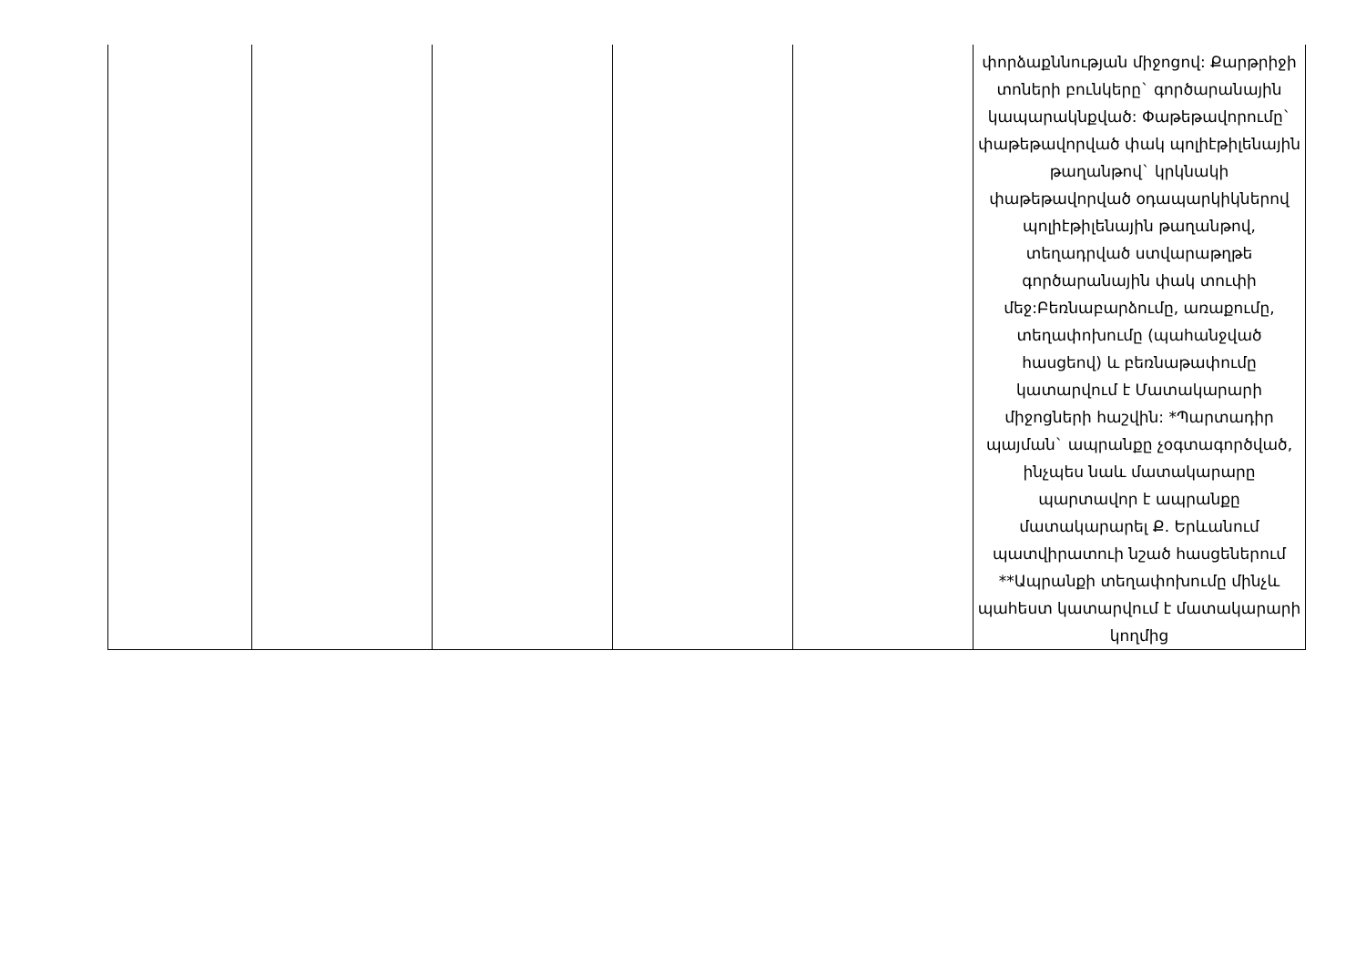| | | | | | փորձաքննության միջոցով: Քարթրիջի տոների բունկերը` գործարանային կապարակնքված: Փաթեթավորումը` փաթեթավորված փակ պոլիէթիլենային թաղանթով` կրկնակի փաթեթավորված օդապարկիկներով պոլիէթիլենային թաղանթով, տեղադրված ստվարաթղթե գործարանային փակ տուփի մեջ:Բեռնաբարձումը, առաքումը, տեղափոխումը (պահանջված հասցեով) և բեռնաթափումը կատարվում է Մատակարարի միջոցների հաշվին: *Պարտադիր պայման` ապրանքը չօգտագործված, ինչպես նաև մատակարարը պարտավոր է ապրանքը մատակարարել Ք. Երևանում պատվիրատուի նշած հասցեներում **Ապրանքի տեղափոխումը մինչև պահեստ կատարվում է մատակարարի կողմից |